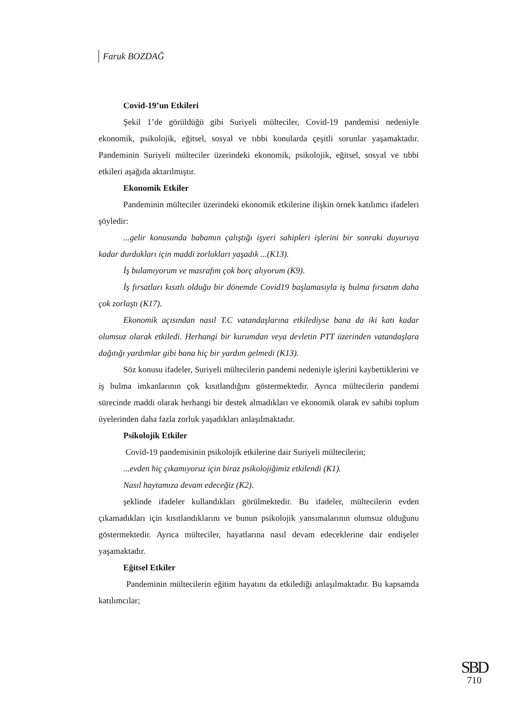Faruk BOZDAĞ
Covid-19’un Etkileri
Şekil 1’de görüldüğü gibi Suriyeli mülteciler, Covid-19 pandemisi nedeniyle ekonomik, psikolojik, eğitsel, sosyal ve tıbbi konularda çeşitli sorunlar yaşamaktadır. Pandeminin Suriyeli mülteciler üzerindeki ekonomik, psikolojik, eğitsel, sosyal ve tıbbi etkileri aşağıda aktarılmıştır.
Ekonomik Etkiler
Pandeminin mülteciler üzerindeki ekonomik etkilerine ilişkin örnek katılımcı ifadeleri şöyledir:
...gelir konusunda babamın çalıştığı işyeri sahipleri işlerini bir sonraki duyuruya kadar durdukları için maddi zorlukları yaşadık ...(K13).
İş bulamıyorum ve masrafım çok borç alıyorum (K9).
İş fırsatları kısıtlı olduğu bir dönemde Covid19 başlamasıyla iş bulma fırsatım daha çok zorlaştı (K17).
Ekonomik açısından nasıl T.C vatandaşlarına etkilediyse bana da iki katı kadar olumsuz olarak etkiledi. Herhangi bir kurumdan veya devletin PTT üzerinden vatandaşlara dağıtığı yardımlar gibi bana hiç bir yardım gelmedi (K13).
Söz konusu ifadeler, Suriyeli mültecilerin pandemi nedeniyle işlerini kaybettiklerini ve iş bulma imkanlarının çok kısıtlandığını göstermektedir. Ayrıca mültecilerin pandemi sürecinde maddi olarak herhangi bir destek almadıkları ve ekonomik olarak ev sahibi toplum üyelerinden daha fazla zorluk yaşadıkları anlaşılmaktadır.
Psikolojik Etkiler
Covid-19 pandemisinin psikolojik etkilerine dair Suriyeli mültecilerin;
...evden hiç çıkamıyoruz için biraz psikolojiğimiz etkilendi (K1).
Nasıl haytamıza devam edeceğiz (K2).
şeklinde ifadeler kullandıkları görülmektedir. Bu ifadeler, mültecilerin evden çıkamadıkları için kısıtlandıklarını ve bunun psikolojik yansımalarının olumsuz olduğunu göstermektedir. Ayrıca mülteciler, hayatlarına nasıl devam edeceklerine dair endişeler yaşamaktadır.
Eğitsel Etkiler
Pandeminin mültecilerin eğitim hayatını da etkilediği anlaşılmaktadır. Bu kapsamda katılımcılar;
SBD
710